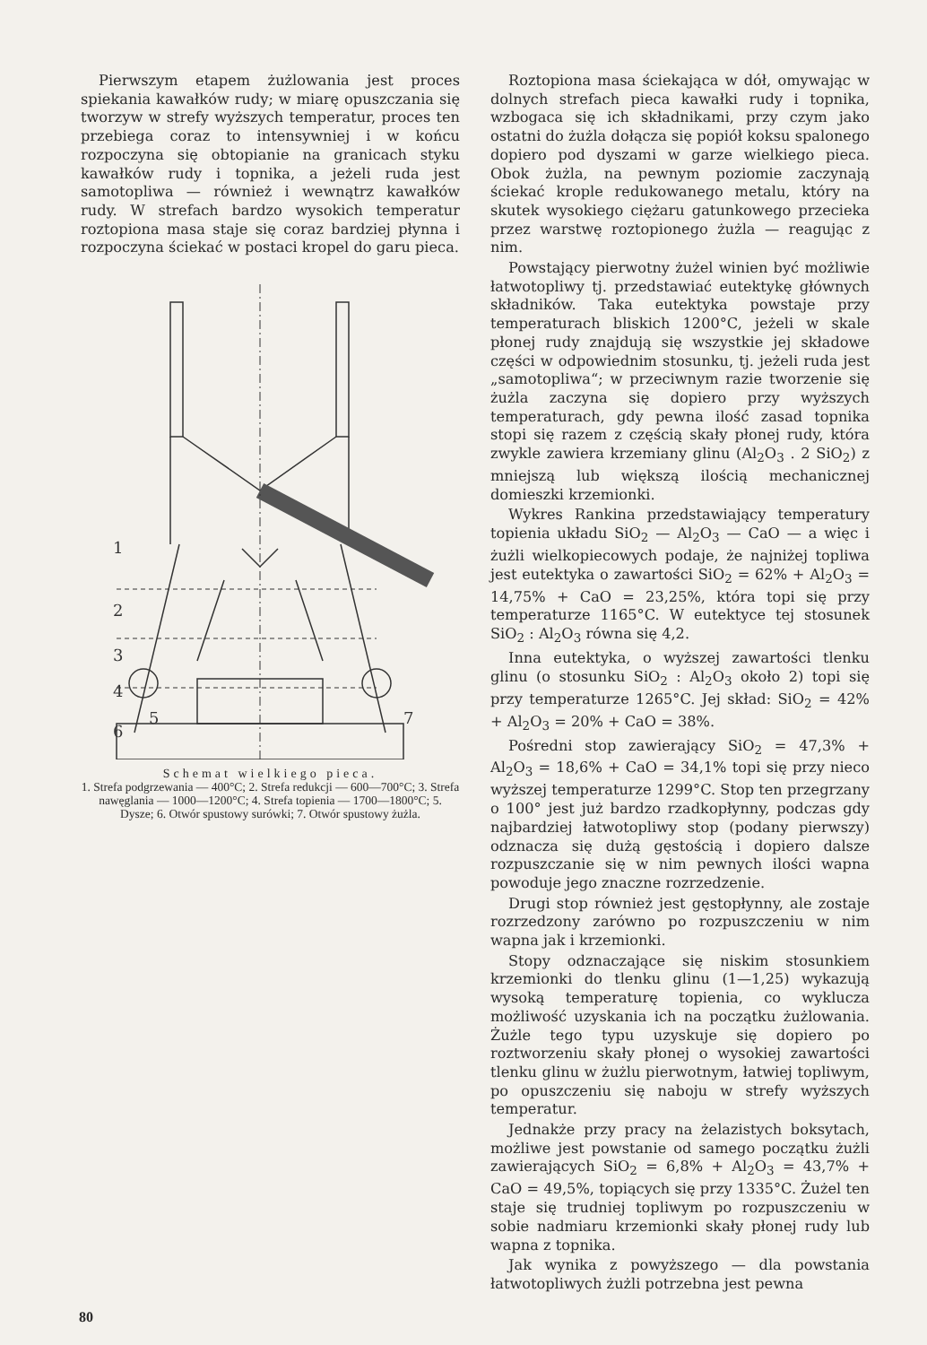Pierwszym etapem żużlowania jest proces spiekania kawałków rudy; w miarę opuszczania się tworzyw w strefy wyższych temperatur, proces ten przebiega coraz to intensywniej i w końcu rozpoczyna się obtopianie na granicach styku kawałków rudy i topnika, a jeżeli ruda jest samotopliwa — również i wewnątrz kawałków rudy. W strefach bardzo wysokich temperatur roztopiona masa staje się coraz bardziej płynna i rozpoczyna ściekać w postaci kropel do garu pieca.
1
2
3
4
5
6
7
Schemat wielkiego pieca.
1. Strefa podgrzewania — 400°C; 2. Strefa redukcji — 600—700°C; 3. Strefa nawęglania — 1000—1200°C; 4. Strefa topienia — 1700—1800°C; 5. Dysze; 6. Otwór spustowy surówki; 7. Otwór spustowy żużla.
Roztopiona masa ściekająca w dół, omywając w dolnych strefach pieca kawałki rudy i topnika, wzbogaca się ich składnikami, przy czym jako ostatni do żużla dołącza się popiół koksu spalonego dopiero pod dyszami w garze wielkiego pieca. Obok żużla, na pewnym poziomie zaczynają ściekać krople redukowanego metalu, który na skutek wysokiego ciężaru gatunkowego przecieka przez warstwę roztopionego żużla — reagując z nim.
Powstający pierwotny żużel winien być możliwie łatwotopliwy tj. przedstawiać eutektykę głównych składników. Taka eutektyka powstaje przy temperaturach bliskich 1200°C, jeżeli w skale płonej rudy znajdują się wszystkie jej składowe części w odpowiednim stosunku, tj. jeżeli ruda jest „samotopliwa“; w przeciwnym razie tworzenie się żużla zaczyna się dopiero przy wyższych temperaturach, gdy pewna ilość zasad topnika stopi się razem z częścią skały płonej rudy, która zwykle zawiera krzemiany glinu (Al<sub>2</sub>O<sub>3</sub> . 2 SiO<sub>2</sub>) z mniejszą lub większą ilością mechanicznej domieszki krzemionki.
Wykres Rankina przedstawiający temperatury topienia układu SiO<sub>2</sub> — Al<sub>2</sub>O<sub>3</sub> — CaO — a więc i żużli wielkopiecowych podaje, że najniżej topliwa jest eutektyka o zawartości SiO<sub>2</sub> = 62% + Al<sub>2</sub>O<sub>3</sub> = 14,75% + CaO = 23,25%, która topi się przy temperaturze 1165°C. W eutektyce tej stosunek SiO<sub>2</sub> : Al<sub>2</sub>O<sub>3</sub> równa się 4,2.
Inna eutektyka, o wyższej zawartości tlenku glinu (o stosunku SiO<sub>2</sub> : Al<sub>2</sub>O<sub>3</sub> około 2) topi się przy temperaturze 1265°C. Jej skład: SiO<sub>2</sub> = 42% + Al<sub>2</sub>O<sub>3</sub> = 20% + CaO = 38%.
Pośredni stop zawierający SiO<sub>2</sub> = 47,3% + Al<sub>2</sub>O<sub>3</sub> = 18,6% + CaO = 34,1% topi się przy nieco wyższej temperaturze 1299°C. Stop ten przegrzany o 100° jest już bardzo rzadkopłynny, podczas gdy najbardziej łatwotopliwy stop (podany pierwszy) odznacza się dużą gęstością i dopiero dalsze rozpuszczanie się w nim pewnych ilości wapna powoduje jego znaczne rozrzedzenie.
Drugi stop również jest gęstopłynny, ale zostaje rozrzedzony zarówno po rozpuszczeniu w nim wapna jak i krzemionki.
Stopy odznaczające się niskim stosunkiem krzemionki do tlenku glinu (1—1,25) wykazują wysoką temperaturę topienia, co wyklucza możliwość uzyskania ich na początku żużlowania. Żużle tego typu uzyskuje się dopiero po roztworzeniu skały płonej o wysokiej zawartości tlenku glinu w żużlu pierwotnym, łatwiej topliwym, po opuszczeniu się naboju w strefy wyższych temperatur.
Jednakże przy pracy na żelazistych boksytach, możliwe jest powstanie od samego początku żużli zawierających SiO<sub>2</sub> = 6,8% + Al<sub>2</sub>O<sub>3</sub> = 43,7% + CaO = 49,5%, topiących się przy 1335°C. Żużel ten staje się trudniej topliwym po rozpuszczeniu w sobie nadmiaru krzemionki skały płonej rudy lub wapna z topnika.
Jak wynika z powyższego — dla powstania łatwotopliwych żużli potrzebna jest pewna
80